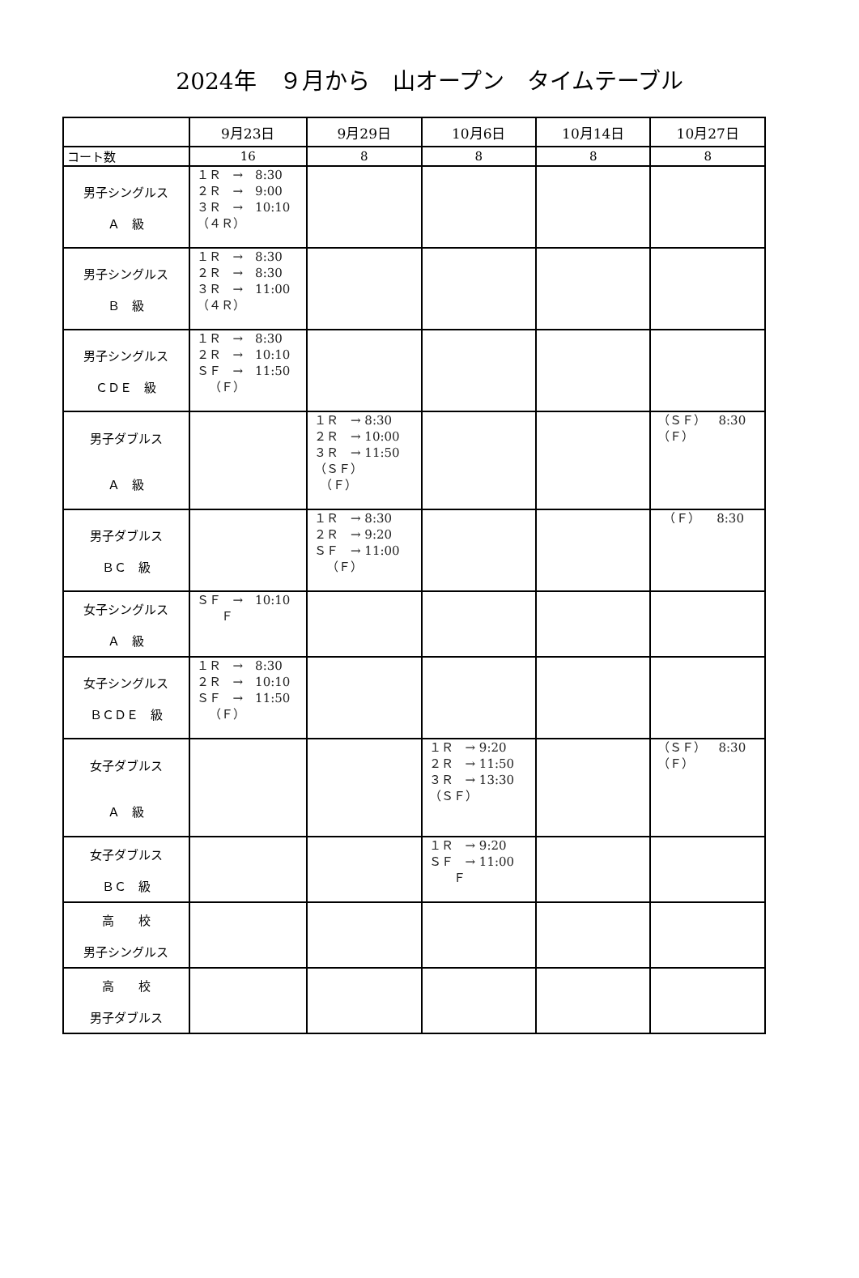2024年　９月から　山オープン　タイムテーブル
| | 9月23日 | 9月29日 | 10月6日 | 10月14日 | 10月27日 |
| --- | --- | --- | --- | --- | --- |
| コート数 | 16 | 8 | 8 | 8 | 8 |
| 男子シングルス Ａ 級 | １Ｒ → 8:30 ２Ｒ → 9:00 ３Ｒ → 10:10 （４Ｒ） | | | | |
| 男子シングルス Ｂ 級 | １Ｒ → 8:30 ２Ｒ → 8:30 ３Ｒ → 11:00 （４Ｒ） | | | | |
| 男子シングルス ＣＤＥ 級 | １Ｒ → 8:30 ２Ｒ → 10:10 ＳＦ → 11:50 （Ｆ） | | | | |
| 男子ダブルス Ａ 級 | | １Ｒ → 8:30 ２Ｒ → 10:00 ３Ｒ → 11:50 （ＳＦ） （Ｆ） | | | （ＳＦ） 8:30 （Ｆ） |
| 男子ダブルス ＢＣ 級 | | １Ｒ → 8:30 ２Ｒ → 9:20 ＳＦ → 11:00 （Ｆ） | | | （Ｆ） 8:30 |
| 女子シングルス Ａ 級 | ＳＦ → 10:10 Ｆ | | | | |
| 女子シングルス ＢＣＤＥ 級 | １Ｒ → 8:30 ２Ｒ → 10:10 ＳＦ → 11:50 （Ｆ） | | | | |
| 女子ダブルス Ａ 級 | | | １Ｒ → 9:20 ２Ｒ → 11:50 ３Ｒ → 13:30 （ＳＦ） | | （ＳＦ） 8:30 （Ｆ） |
| 女子ダブルス ＢＣ 級 | | | １Ｒ → 9:20 ＳＦ → 11:00 Ｆ | | |
| 高 校 男子シングルス | | | | | |
| 高 校 男子ダブルス | | | | | |